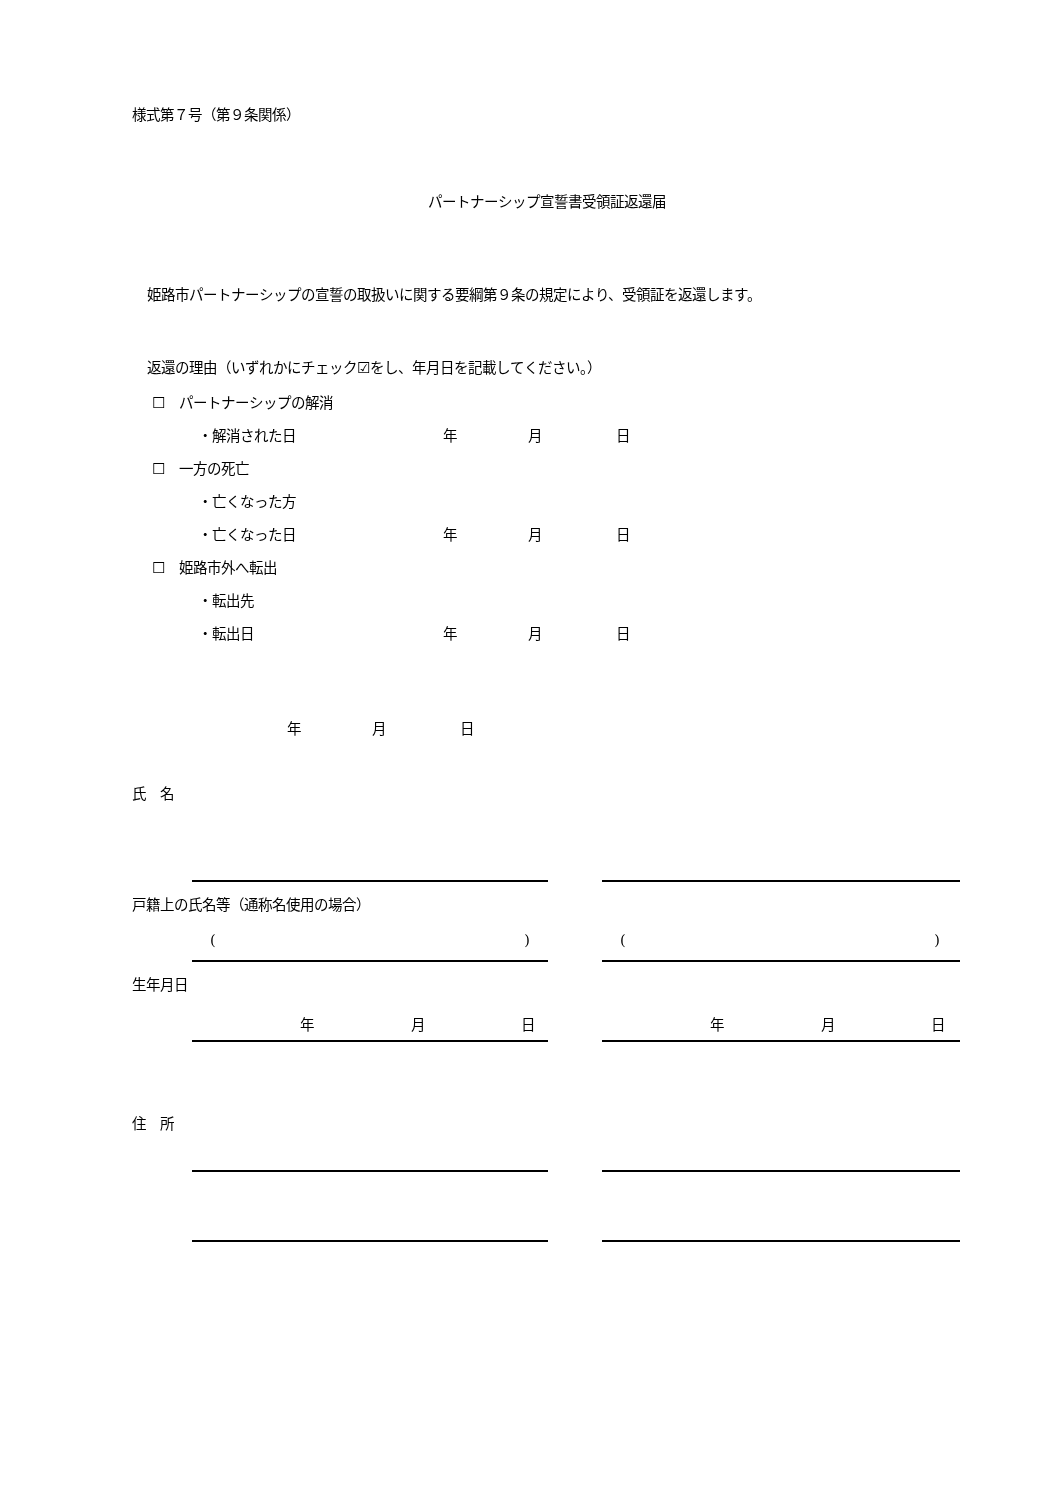様式第７号（第９条関係）
パートナーシップ宣誓書受領証返還届
姫路市パートナーシップの宣誓の取扱いに関する要綱第９条の規定により、受領証を返還します。
返還の理由（いずれかにチェック☑をし、年月日を記載してください。）
☐　パートナーシップの解消
・解消された日 年 月 日
☐　一方の死亡
・亡くなった方
・亡くなった日 年 月 日
☐　姫路市外へ転出
・転出先
・転出日 年 月 日
年 月 日
氏　名
戸籍上の氏名等（通称名使用の場合）
() ()
生年月日
年 月 日 年 月 日
住　所